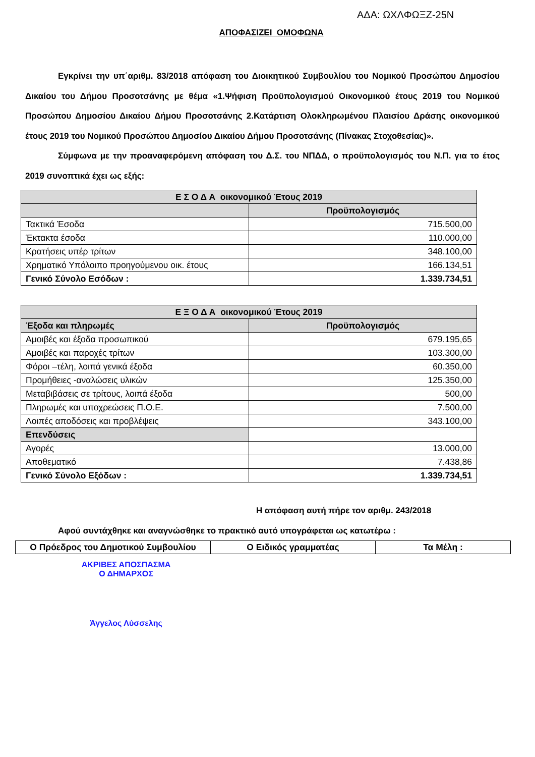ΑΔΑ: ΩΧΛΦΩΞΖ-25Ν
ΑΠΟΦΑΣΙΖΕΙ ΟΜΟΦΩΝΑ
Εγκρίνει την υπ΄αριθμ. 83/2018 απόφαση του Διοικητικού Συμβουλίου του Νομικού Προσώπου Δημοσίου Δικαίου του Δήμου Προσοτσάνης με θέμα «1.Ψήφιση Προϋπολογισμού Οικονομικού έτους 2019 του Νομικού Προσώπου Δημοσίου Δικαίου Δήμου Προσοτσάνης 2.Κατάρτιση Ολοκληρωμένου Πλαισίου Δράσης οικονομικού έτους 2019 του Νομικού Προσώπου Δημοσίου Δικαίου Δήμου Προσοτσάνης (Πίνακας Στοχοθεσίας)».
Σύμφωνα με την προαναφερόμενη απόφαση του Δ.Σ. του ΝΠΔΔ, ο προϋπολογισμός του Ν.Π. για το έτος 2019 συνοπτικά έχει ως εξής:
| Ε Σ Ο Δ Α οικονομικού Έτους 2019 | |
| --- | --- |
| | Προϋπολογισμός |
| Τακτικά Έσοδα | 715.500,00 |
| Έκτακτα έσοδα | 110.000,00 |
| Κρατήσεις υπέρ τρίτων | 348.100,00 |
| Χρηματικό Υπόλοιπο προηγούμενου οικ. έτους | 166.134,51 |
| Γενικό Σύνολο Εσόδων : | 1.339.734,51 |
| Ε Ξ Ο Δ Α οικονομικού Έτους 2019 | |
| --- | --- |
| Έξοδα και πληρωμές | Προϋπολογισμός |
| Αμοιβές και έξοδα προσωπικού | 679.195,65 |
| Αμοιβές και παροχές τρίτων | 103.300,00 |
| Φόροι –τέλη, λοιπά γενικά έξοδα | 60.350,00 |
| Προμήθειες -αναλώσεις υλικών | 125.350,00 |
| Μεταβιβάσεις σε τρίτους, λοιπά έξοδα | 500,00 |
| Πληρωμές και υποχρεώσεις Π.Ο.Ε. | 7.500,00 |
| Λοιπές αποδόσεις και προβλέψεις | 343.100,00 |
| Επενδύσεις | |
| Αγορές | 13.000,00 |
| Αποθεματικό | 7.438,86 |
| Γενικό Σύνολο Εξόδων : | 1.339.734,51 |
Η απόφαση αυτή πήρε τον αριθμ. 243/2018
Αφού συντάχθηκε και αναγνώσθηκε το πρακτικό αυτό υπογράφεται ως κατωτέρω :
| Ο Πρόεδρος του Δημοτικού Συμβουλίου | Ο Ειδικός γραμματέας | Τα Μέλη : |
ΑΚΡΙΒΕΣ ΑΠΟΣΠΑΣΜΑ
Ο ΔΗΜΑΡΧΟΣ
Άγγελος Λύσσελης